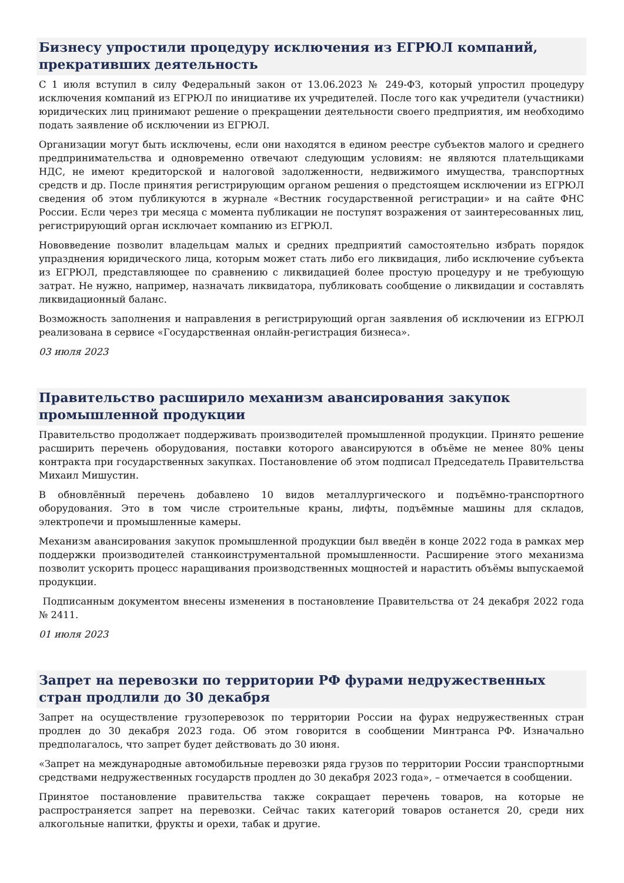Бизнесу упростили процедуру исключения из ЕГРЮЛ компаний, прекративших деятельность
С 1 июля вступил в силу Федеральный закон от 13.06.2023 № 249-ФЗ, который упростил процедуру исключения компаний из ЕГРЮЛ по инициативе их учредителей. После того как учредители (участники) юридических лиц принимают решение о прекращении деятельности своего предприятия, им необходимо подать заявление об исключении из ЕГРЮЛ.
Организации могут быть исключены, если они находятся в едином реестре субъектов малого и среднего предпринимательства и одновременно отвечают следующим условиям: не являются плательщиками НДС, не имеют кредиторской и налоговой задолженности, недвижимого имущества, транспортных средств и др. После принятия регистрирующим органом решения о предстоящем исключении из ЕГРЮЛ сведения об этом публикуются в журнале «Вестник государственной регистрации» и на сайте ФНС России. Если через три месяца с момента публикации не поступят возражения от заинтересованных лиц, регистрирующий орган исключает компанию из ЕГРЮЛ.
Нововведение позволит владельцам малых и средних предприятий самостоятельно избрать порядок упразднения юридического лица, которым может стать либо его ликвидация, либо исключение субъекта из ЕГРЮЛ, представляющее по сравнению с ликвидацией более простую процедуру и не требующую затрат. Не нужно, например, назначать ликвидатора, публиковать сообщение о ликвидации и составлять ликвидационный баланс.
Возможность заполнения и направления в регистрирующий орган заявления об исключении из ЕГРЮЛ реализована в сервисе «Государственная онлайн-регистрация бизнеса».
03 июля 2023
Правительство расширило механизм авансирования закупок промышленной продукции
Правительство продолжает поддерживать производителей промышленной продукции. Принято решение расширить перечень оборудования, поставки которого авансируются в объёме не менее 80% цены контракта при государственных закупках. Постановление об этом подписал Председатель Правительства Михаил Мишустин.
В обновлённый перечень добавлено 10 видов металлургического и подъёмно-транспортного оборудования. Это в том числе строительные краны, лифты, подъёмные машины для складов, электропечи и промышленные камеры.
Механизм авансирования закупок промышленной продукции был введён в конце 2022 года в рамках мер поддержки производителей станкоинструментальной промышленности. Расширение этого механизма позволит ускорить процесс наращивания производственных мощностей и нарастить объёмы выпускаемой продукции.
Подписанным документом внесены изменения в постановление Правительства от 24 декабря 2022 года № 2411.
01 июля 2023
Запрет на перевозки по территории РФ фурами недружественных стран продлили до 30 декабря
Запрет на осуществление грузоперевозок по территории России на фурах недружественных стран продлен до 30 декабря 2023 года. Об этом говорится в сообщении Минтранса РФ. Изначально предполагалось, что запрет будет действовать до 30 июня.
«Запрет на международные автомобильные перевозки ряда грузов по территории России транспортными средствами недружественных государств продлен до 30 декабря 2023 года», – отмечается в сообщении.
Принятое постановление правительства также сокращает перечень товаров, на которые не распространяется запрет на перевозки. Сейчас таких категорий товаров останется 20, среди них алкогольные напитки, фрукты и орехи, табак и другие.